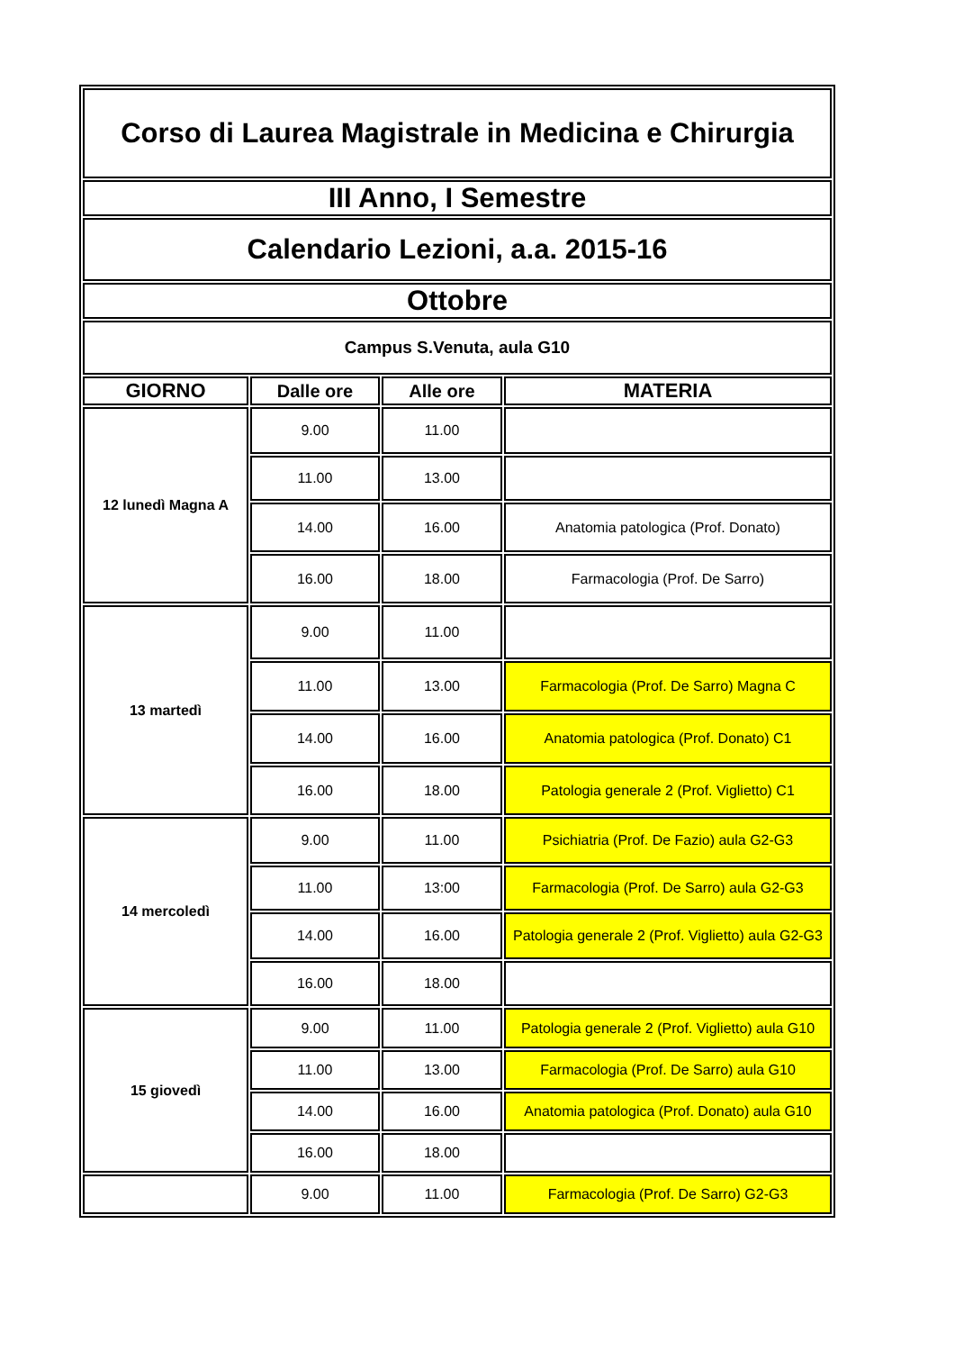| Corso di Laurea Magistrale in Medicina e Chirurgia | | | |
| III Anno, I Semestre | | | |
| Calendario Lezioni, a.a. 2015-16 | | | |
| Ottobre | | | |
| Campus S.Venuta, aula G10 | | | |
| GIORNO | Dalle ore | Alle ore | MATERIA |
| 12 lunedì Magna A | 9.00 | 11.00 | |
| | 11.00 | 13.00 | |
| | 14.00 | 16.00 | Anatomia patologica (Prof. Donato) |
| | 16.00 | 18.00 | Farmacologia (Prof. De Sarro) |
| 13 martedì | 9.00 | 11.00 | |
| | 11.00 | 13.00 | Farmacologia (Prof. De Sarro) Magna C |
| | 14.00 | 16.00 | Anatomia patologica (Prof. Donato) C1 |
| | 16.00 | 18.00 | Patologia generale 2 (Prof. Viglietto) C1 |
| 14 mercoledì | 9.00 | 11.00 | Psichiatria (Prof. De Fazio) aula G2-G3 |
| | 11.00 | 13:00 | Farmacologia (Prof. De Sarro) aula G2-G3 |
| | 14.00 | 16.00 | Patologia generale 2 (Prof. Viglietto) aula G2-G3 |
| | 16.00 | 18.00 | |
| 15 giovedì | 9.00 | 11.00 | Patologia generale 2 (Prof. Viglietto) aula G10 |
| | 11.00 | 13.00 | Farmacologia (Prof. De Sarro) aula G10 |
| | 14.00 | 16.00 | Anatomia patologica (Prof. Donato) aula G10 |
| | 16.00 | 18.00 | |
| | 9.00 | 11.00 | Farmacologia (Prof. De Sarro) G2-G3 |